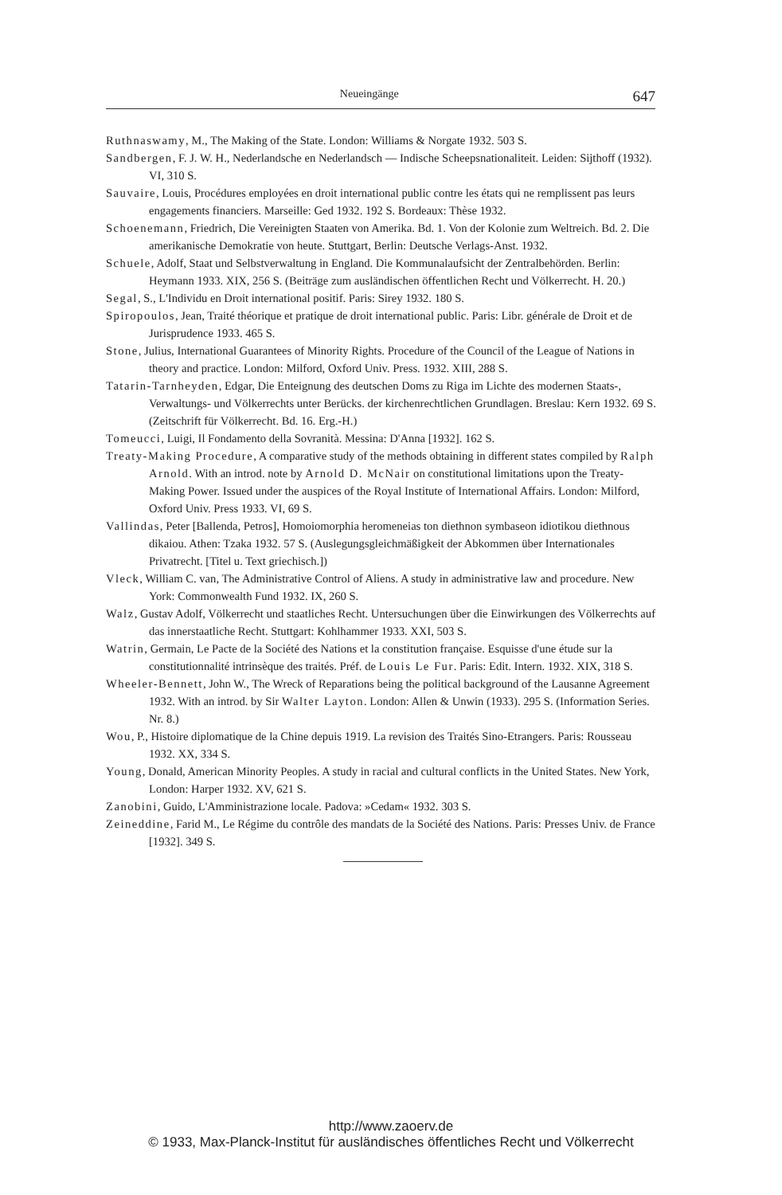Neueingänge 647
Ruthnaswamy, M., The Making of the State. London: Williams & Norgate 1932. 503 S.
Sandbergen, F. J. W. H., Nederlandsche en Nederlandsch — Indische Scheepsnationaliteit. Leiden: Sijthoff (1932). VI, 310 S.
Sauvaire, Louis, Procédures employées en droit international public contre les états qui ne remplissent pas leurs engagements financiers. Marseille: Ged 1932. 192 S. Bordeaux: Thèse 1932.
Schoenemann, Friedrich, Die Vereinigten Staaten von Amerika. Bd. 1. Von der Kolonie zum Weltreich. Bd. 2. Die amerikanische Demokratie von heute. Stuttgart, Berlin: Deutsche Verlags-Anst. 1932.
Schuele, Adolf, Staat und Selbstverwaltung in England. Die Kommunalaufsicht der Zentralbehörden. Berlin: Heymann 1933. XIX, 256 S. (Beiträge zum ausländischen öffentlichen Recht und Völkerrecht. H. 20.)
Segal, S., L'Individu en Droit international positif. Paris: Sirey 1932. 180 S.
Spiropoulos, Jean, Traité théorique et pratique de droit international public. Paris: Libr. générale de Droit et de Jurisprudence 1933. 465 S.
Stone, Julius, International Guarantees of Minority Rights. Procedure of the Council of the League of Nations in theory and practice. London: Milford, Oxford Univ. Press. 1932. XIII, 288 S.
Tatarin-Tarnheyden, Edgar, Die Enteignung des deutschen Doms zu Riga im Lichte des modernen Staats-, Verwaltungs- und Völkerrechts unter Berücks. der kirchenrechtlichen Grundlagen. Breslau: Kern 1932. 69 S. (Zeitschrift für Völkerrecht. Bd. 16. Erg.-H.)
Tomeucci, Luigi, Il Fondamento della Sovranità. Messina: D'Anna [1932]. 162 S.
Treaty-Making Procedure, A comparative study of the methods obtaining in different states compiled by Ralph Arnold. With an introd. note by Arnold D. McNair on constitutional limitations upon the Treaty-Making Power. Issued under the auspices of the Royal Institute of International Affairs. London: Milford, Oxford Univ. Press 1933. VI, 69 S.
Vallindas, Peter [Ballenda, Petros], Homoiomorphia heromeneias ton diethnon symbaseon idiotikou diethnous dikaiou. Athen: Tzaka 1932. 57 S. (Auslegungsgleichmäßigkeit der Abkommen über Internationales Privatrecht. [Titel u. Text griechisch.])
Vleck, William C. van, The Administrative Control of Aliens. A study in administrative law and procedure. New York: Commonwealth Fund 1932. IX, 260 S.
Walz, Gustav Adolf, Völkerrecht und staatliches Recht. Untersuchungen über die Einwirkungen des Völkerrechts auf das innerstaatliche Recht. Stuttgart: Kohlhammer 1933. XXI, 503 S.
Watrin, Germain, Le Pacte de la Société des Nations et la constitution française. Esquisse d'une étude sur la constitutionnalité intrinsèque des traités. Préf. de Louis Le Fur. Paris: Edit. Intern. 1932. XIX, 318 S.
Wheeler-Bennett, John W., The Wreck of Reparations being the political background of the Lausanne Agreement 1932. With an introd. by Sir Walter Layton. London: Allen & Unwin (1933). 295 S. (Information Series. Nr. 8.)
Wou, P., Histoire diplomatique de la Chine depuis 1919. La revision des Traités Sino-Etrangers. Paris: Rousseau 1932. XX, 334 S.
Young, Donald, American Minority Peoples. A study in racial and cultural conflicts in the United States. New York, London: Harper 1932. XV, 621 S.
Zanobini, Guido, L'Amministrazione locale. Padova: »Cedam« 1932. 303 S.
Zeineddine, Farid M., Le Régime du contrôle des mandats de la Société des Nations. Paris: Presses Univ. de France [1932]. 349 S.
http://www.zaoerv.de
© 1933, Max-Planck-Institut für ausländisches öffentliches Recht und Völkerrecht